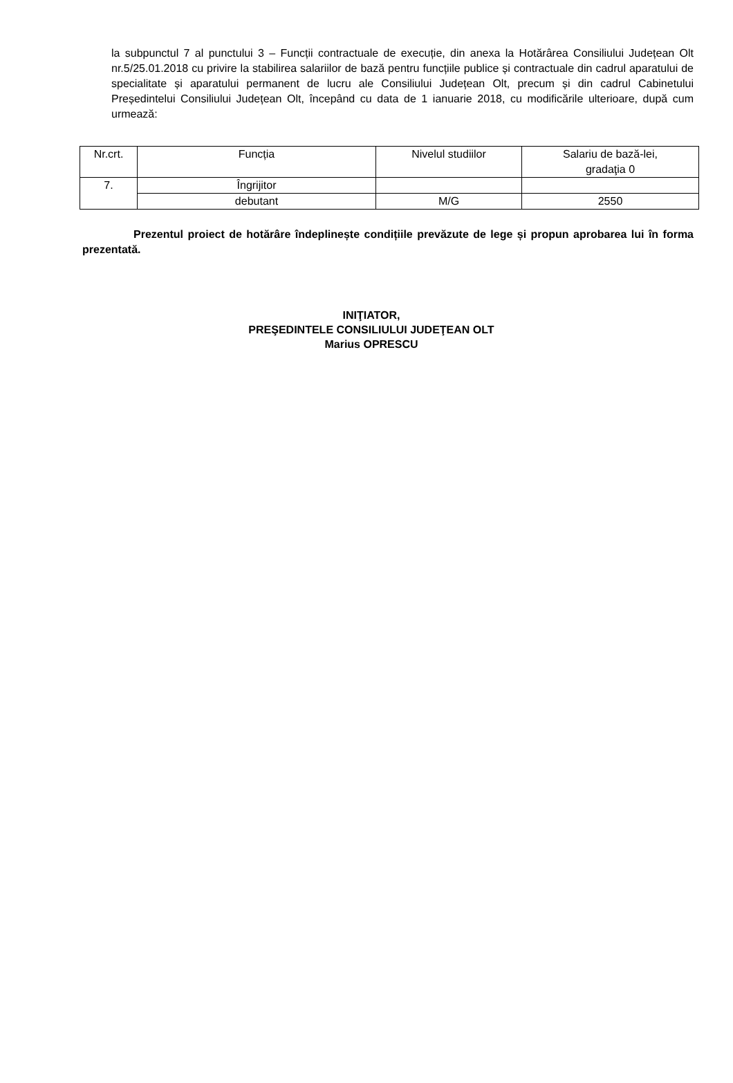la subpunctul 7 al punctului 3 – Funcții contractuale de execuție, din anexa la Hotărârea Consiliului Județean Olt nr.5/25.01.2018 cu privire la stabilirea salariilor de bază pentru funcțiile publice și contractuale din cadrul aparatului de specialitate și aparatului permanent de lucru ale Consiliului Județean Olt, precum și din cadrul Cabinetului Președintelui Consiliului Județean Olt, începând cu data de 1 ianuarie 2018, cu modificările ulterioare, după cum urmează:
| Nr.crt. | Funcția | Nivelul studiilor | Salariu de bază-lei, gradaţia 0 |
| 7. | Îngrijitor | | |
| | debutant | M/G | 2550 |
Prezentul proiect de hotărâre îndeplinește condițiile prevăzute de lege și propun aprobarea lui în forma prezentată.
INIŢIATOR,
PREŞEDINTELE CONSILIULUI JUDEŢEAN OLT
Marius OPRESCU